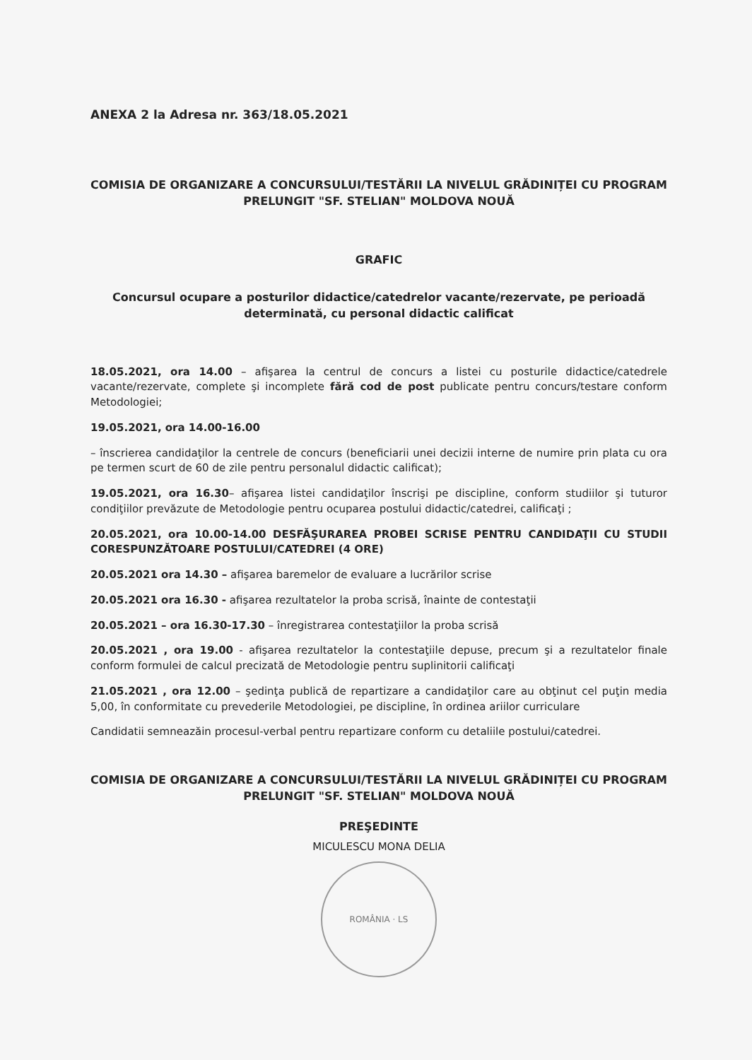ANEXA 2 la Adresa nr. 363/18.05.2021
COMISIA DE ORGANIZARE A CONCURSULUI/TESTĂRII LA NIVELUL GRĂDINIȚEI CU PROGRAM PRELUNGIT "SF. STELIAN" MOLDOVA NOUĂ
GRAFIC
Concursul ocupare a posturilor didactice/catedrelor vacante/rezervate, pe perioadă determinată, cu personal didactic calificat
18.05.2021, ora 14.00 – afişarea la centrul de concurs a listei cu posturile didactice/catedrele vacante/rezervate, complete şi incomplete fără cod de post publicate pentru concurs/testare conform Metodologiei;
19.05.2021, ora 14.00-16.00
– înscrierea candidaţilor la centrele de concurs (beneficiarii unei decizii interne de numire prin plata cu ora pe termen scurt de 60 de zile pentru personalul didactic calificat);
19.05.2021, ora 16.30– afişarea listei candidaţilor înscrişi pe discipline, conform studiilor şi tuturor condiţiilor prevăzute de Metodologie pentru ocuparea postului didactic/catedrei, calificaţi ;
20.05.2021, ora 10.00-14.00 DESFĂŞURAREA PROBEI SCRISE PENTRU CANDIDAŢII CU STUDII CORESPUNZĂTOARE POSTULUI/CATEDREI (4 ORE)
20.05.2021 ora 14.30 – afişarea baremelor de evaluare a lucrărilor scrise
20.05.2021 ora 16.30 - afişarea rezultatelor la proba scrisă, înainte de contestaţii
20.05.2021 – ora 16.30-17.30 – înregistrarea contestaţiilor la proba scrisă
20.05.2021 , ora 19.00 - afişarea rezultatelor la contestaţiile depuse, precum şi a rezultatelor finale conform formulei de calcul precizată de Metodologie pentru suplinitorii calificaţi
21.05.2021 , ora 12.00 – şedinţa publică de repartizare a candidaţilor care au obţinut cel puţin media 5,00, în conformitate cu prevederile Metodologiei, pe discipline, în ordinea ariilor curriculare
Candidatii semneazăin procesul-verbal pentru repartizare conform cu detaliile postului/catedrei.
COMISIA DE ORGANIZARE A CONCURSULUI/TESTĂRII LA NIVELUL GRĂDINIȚEI CU PROGRAM PRELUNGIT "SF. STELIAN" MOLDOVA NOUĂ
PREŞEDINTE
MICULESCU MONA DELIA
ROMÂNIA · LS